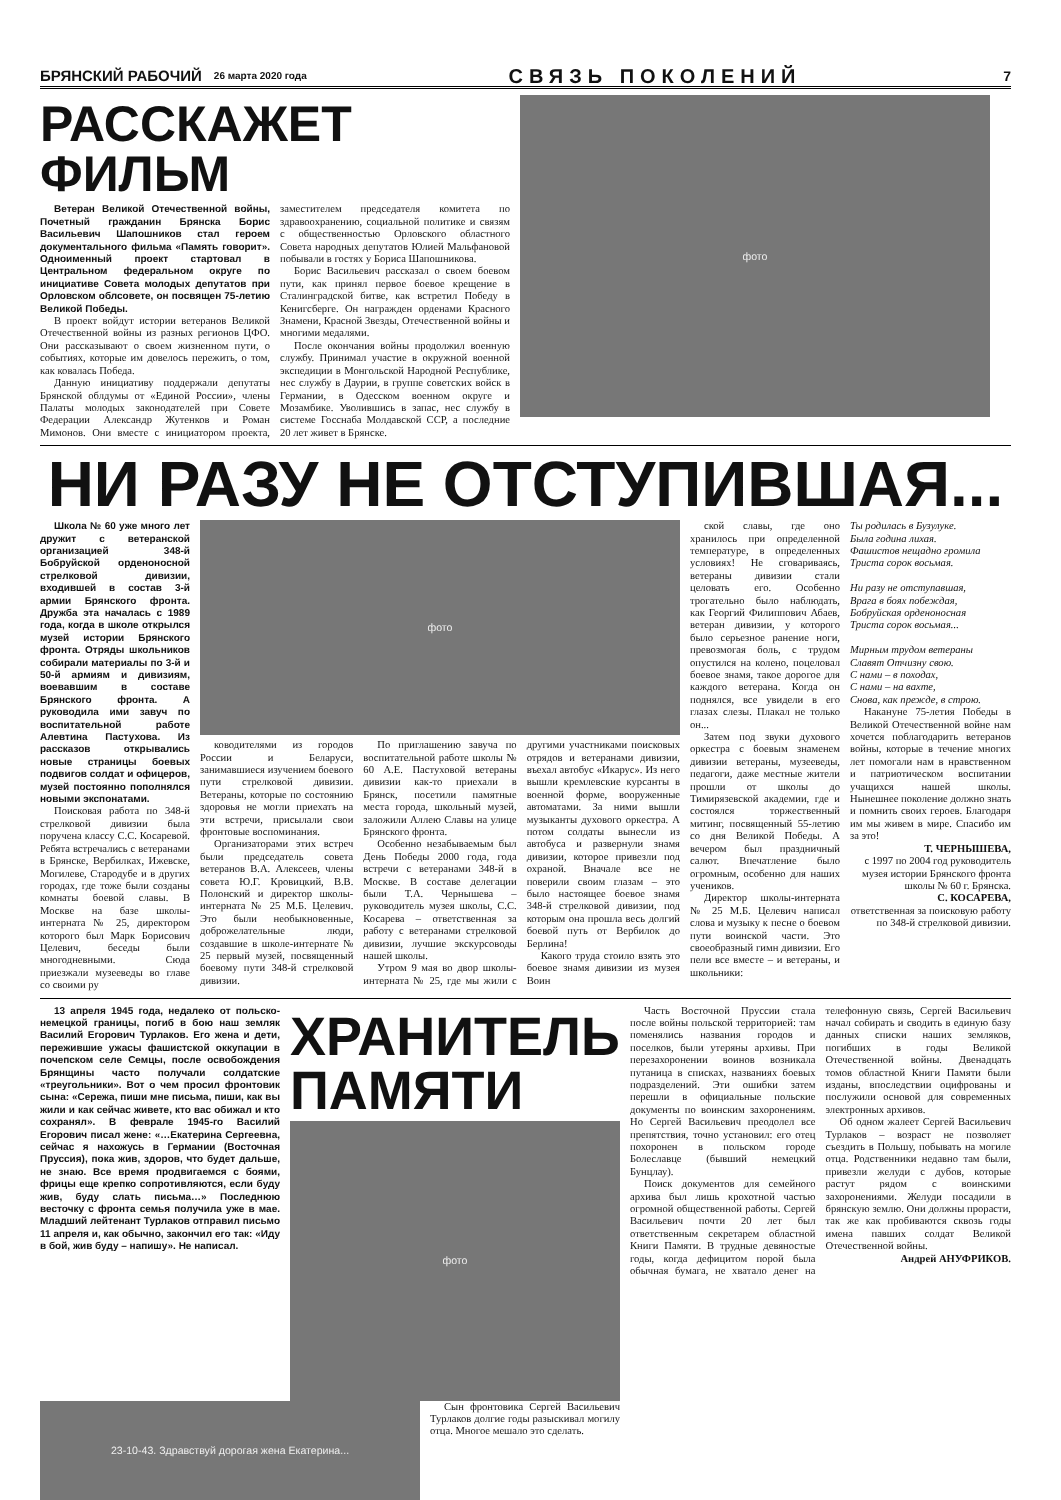БРЯНСКИЙ РАБОЧИЙ 26 марта 2020 года СВЯЗЬ ПОКОЛЕНИЙ 7
РАССКАЖЕТ ФИЛЬМ
Ветеран Великой Отечественной войны, Почетный гражданин Брянска Борис Васильевич Шапошников стал героем документального фильма «Память говорит». Одноименный проект стартовал в Центральном федеральном округе по инициативе Совета молодых депутатов при Орловском облсовете, он посвящен 75-летию Великой Победы.
В проект войдут истории ветеранов Великой Отечественной войны из разных регионов ЦФО. Они рассказывают о своем жизненном пути, о событиях, которые им довелось пережить, о том, как ковалась Победа.
Данную инициативу поддержали депутаты Брянской облдумы от «Единой России», члены Палаты молодых законодателей при Совете Федерации Александр Жутенков и Роман Мимонов. Они вместе с инициатором проекта, заместителем председателя комитета по здравоохранению, социальной политике и связям с общественностью Орловского областного Совета народных депутатов Юлией Мальфановой побывали в гостях у Бориса Шапошникова.
Борис Васильевич рассказал о своем боевом пути, как принял первое боевое крещение в Сталинградской битве, как встретил Победу в Кенигсберге. Он награжден орденами Красного Знамени, Красной Звезды, Отечественной войны и многими медалями.
После окончания войны продолжил военную службу. Принимал участие в окружной военной экспедиции в Монгольской Народной Республике, нес службу в Даурии, в группе советских войск в Германии, в Одесском военном округе и Мозамбике. Уволившись в запас, нес службу в системе Госснаба Молдавской ССР, а последние 20 лет живет в Брянске.
фото
НИ РАЗУ НЕ ОТСТУПИВШАЯ...
Школа № 60 уже много лет дружит с ветеранской организацией 348-й Бобруйской орденоносной стрелковой дивизии, входившей в состав 3-й армии Брянского фронта. Дружба эта началась с 1989 года, когда в школе открылся музей истории Брянского фронта. Отряды школьников собирали материалы по 3-й и 50-й армиям и дивизиям, воевавшим в составе Брянского фронта. А руководила ими завуч по воспитательной работе Алевтина Пастухова. Из рассказов открывались новые страницы боевых подвигов солдат и офицеров, музей постоянно пополнялся новыми экспонатами.
Поисковая работа по 348-й стрелковой дивизии была поручена классу С.С. Косаревой. Ребята встречались с ветеранами в Брянске, Вербилках, Ижевске, Могилеве, Стародубе и в других городах, где тоже были созданы комнаты боевой славы. В Москве на базе школы-интерната № 25, директором которого был Марк Борисович Целевич, беседы были многодневными. Сюда приезжали музееведы во главе со своими ру
фото
ководителями из городов России и Беларуси, занимавшиеся изучением боевого пути стрелковой дивизии. Ветераны, которые по состоянию здоровья не могли приехать на эти встречи, присылали свои фронтовые воспоминания.
Организаторами этих встреч были председатель совета ветеранов В.А. Алексеев, члены совета Ю.Г. Кровицкий, В.В. Полонский и директор школы-интерната № 25 М.Б. Целевич. Это были необыкновенные, доброжелательные люди, создавшие в школе-интернате № 25 первый музей, посвященный боевому пути 348-й стрелковой дивизии.
По приглашению завуча по воспитательной работе школы № 60 А.Е. Пастуховой ветераны дивизии как-то приехали в Брянск, посетили памятные места города, школьный музей, заложили Аллею Славы на улице Брянского фронта.
Особенно незабываемым был День Победы 2000 года, года встречи с ветеранами 348-й в Москве. В составе делегации были Т.А. Чернышева – руководитель музея школы, С.С. Косарева – ответственная за работу с ветеранами стрелковой дивизии, лучшие экскурсоводы нашей школы.
Утром 9 мая во двор школы-интерната № 25, где мы жили с другими участниками поисковых отрядов и ветеранами дивизии, въехал автобус «Икарус». Из него вышли кремлевские курсанты в военной форме, вооруженные автоматами. За ними вышли музыканты духового оркестра. А потом солдаты вынесли из автобуса и развернули знамя дивизии, которое привезли под охраной. Вначале все не поверили своим глазам – это было настоящее боевое знамя 348-й стрелковой дивизии, под которым она прошла весь долгий боевой путь от Вербилок до Берлина!
Какого труда стоило взять это боевое знамя дивизии из музея Воин
ской славы, где оно хранилось при определенной температуре, в определенных условиях! Не сговариваясь, ветераны дивизии стали целовать его. Особенно трогательно было наблюдать, как Георгий Филиппович Абаев, ветеран дивизии, у которого было серьезное ранение ноги, превозмогая боль, с трудом опустился на колено, поцеловал боевое знамя, такое дорогое для каждого ветерана. Когда он поднялся, все увидели в его глазах слезы. Плакал не только он...
Затем под звуки духового оркестра с боевым знаменем дивизии ветераны, музееведы, педагоги, даже местные жители прошли от школы до Тимирязевской академии, где и состоялся торжественный митинг, посвященный 55-летию со дня Великой Победы. А вечером был праздничный салют. Впечатление было огромным, особенно для наших учеников.
Директор школы-интерната № 25 М.Б. Целевич написал слова и музыку к песне о боевом пути воинской части. Это своеобразный гимн дивизии. Его пели все вместе – и ветераны, и школьники:
Ты родилась в Бузулуке.
Была година лихая.
Фашистов нещадно громила
Триста сорок восьмая.
Ни разу не отступавшая,
Врага в боях побеждая,
Бобруйская орденоносная
Триста сорок восьмая...
Мирным трудом ветераны
Славят Отчизну свою.
С нами – в походах,
С нами – на вахте,
Снова, как прежде, в строю.
Накануне 75-летия Победы в Великой Отечественной войне нам хочется поблагодарить ветеранов войны, которые в течение многих лет помогали нам в нравственном и патриотическом воспитании учащихся нашей школы. Нынешнее поколение должно знать и помнить своих героев. Благодаря им мы живем в мире. Спасибо им за это!
Т. ЧЕРНЫШЕВА,
с 1997 по 2004 год руководитель музея истории Брянского фронта школы № 60 г. Брянска.
С. КОСАРЕВА,
ответственная за поисковую работу по 348-й стрелковой дивизии.
13 апреля 1945 года, недалеко от польско-немецкой границы, погиб в бою наш земляк Василий Егорович Турлаков. Его жена и дети, пережившие ужасы фашистской оккупации в почепском селе Семцы, после освобождения Брянщины часто получали солдатские «треугольники». Вот о чем просил фронтовик сына: «Сережа, пиши мне письма, пиши, как вы жили и как сейчас живете, кто вас обижал и кто сохранял». В феврале 1945-го Василий Егорович писал жене: «…Екатерина Сергеевна, сейчас я нахожусь в Германии (Восточная Пруссия), пока жив, здоров, что будет дальше, не знаю. Все время продвигаемся с боями, фрицы еще крепко сопротивляются, если буду жив, буду слать письма…» Последнюю весточку с фронта семья получила уже в мае. Младший лейтенант Турлаков отправил письмо 11 апреля и, как обычно, закончил его так: «Иду в бой, жив буду – напишу». Не написал.
ХРАНИТЕЛЬ ПАМЯТИ
фото
23-10-43. Здравствуй дорогая жена Екатерина...
Сын фронтовика Сергей Васильевич Турлаков долгие годы разыскивал могилу отца. Многое мешало это сделать.
Часть Восточной Пруссии стала после войны польской территорией: там поменялись названия городов и поселков, были утеряны архивы. При перезахоронении воинов возникала путаница в списках, названиях боевых подразделений. Эти ошибки затем перешли в официальные польские документы по воинским захоронениям. Но Сергей Васильевич преодолел все препятствия, точно установил: его отец похоронен в польском городе Болеславце (бывший немецкий Бунцлау).
Поиск документов для семейного архива был лишь крохотной частью огромной общественной работы. Сергей Васильевич почти 20 лет был ответственным секретарем областной Книги Памяти. В трудные девяностые годы, когда дефицитом порой была обычная бумага, не хватало денег на телефонную связь, Сергей Васильевич начал собирать и сводить в единую базу данных списки наших земляков, погибших в годы Великой Отечественной войны. Двенадцать томов областной Книги Памяти были изданы, впоследствии оцифрованы и послужили основой для современных электронных архивов.
Об одном жалеет Сергей Васильевич Турлаков – возраст не позволяет съездить в Польшу, побывать на могиле отца. Родственники недавно там были, привезли желуди с дубов, которые растут рядом с воинскими захоронениями. Желуди посадили в брянскую землю. Они должны прорасти, так же как пробиваются сквозь годы имена павших солдат Великой Отечественной войны.
Андрей АНУФРИКОВ.